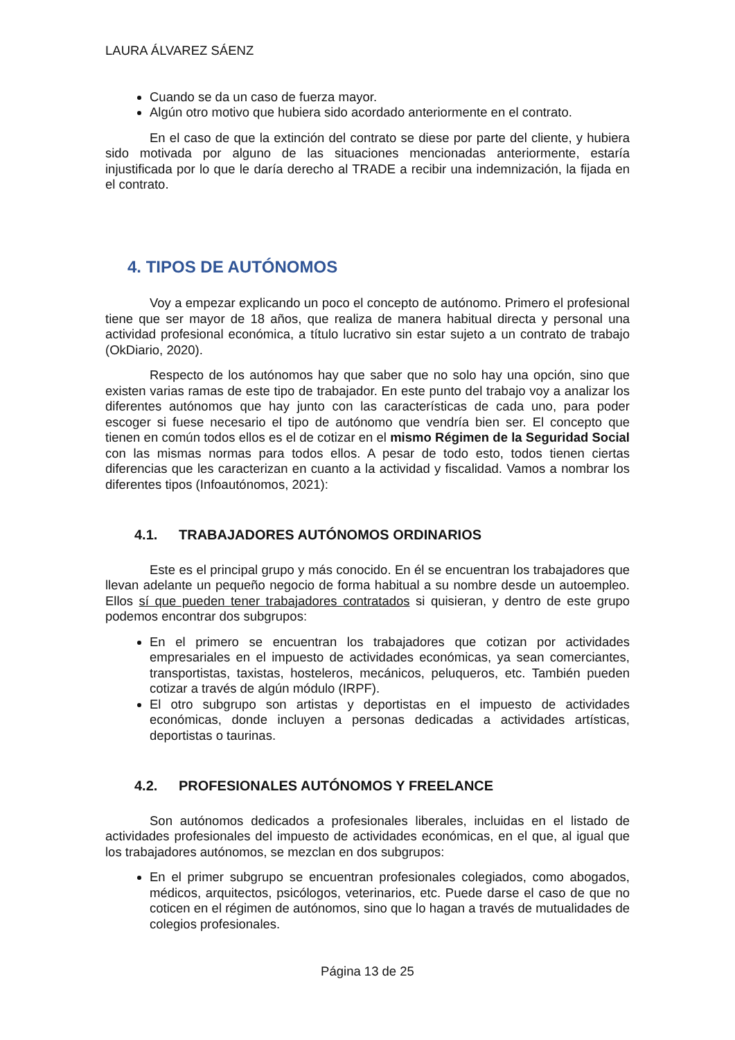LAURA ÁLVAREZ SÁENZ
Cuando se da un caso de fuerza mayor.
Algún otro motivo que hubiera sido acordado anteriormente en el contrato.
En el caso de que la extinción del contrato se diese por parte del cliente, y hubiera sido motivada por alguno de las situaciones mencionadas anteriormente, estaría injustificada por lo que le daría derecho al TRADE a recibir una indemnización, la fijada en el contrato.
4. TIPOS DE AUTÓNOMOS
Voy a empezar explicando un poco el concepto de autónomo. Primero el profesional tiene que ser mayor de 18 años, que realiza de manera habitual directa y personal una actividad profesional económica, a título lucrativo sin estar sujeto a un contrato de trabajo (OkDiario, 2020).
Respecto de los autónomos hay que saber que no solo hay una opción, sino que existen varias ramas de este tipo de trabajador. En este punto del trabajo voy a analizar los diferentes autónomos que hay junto con las características de cada uno, para poder escoger si fuese necesario el tipo de autónomo que vendría bien ser. El concepto que tienen en común todos ellos es el de cotizar en el mismo Régimen de la Seguridad Social con las mismas normas para todos ellos. A pesar de todo esto, todos tienen ciertas diferencias que les caracterizan en cuanto a la actividad y fiscalidad. Vamos a nombrar los diferentes tipos (Infoautónomos, 2021):
4.1. TRABAJADORES AUTÓNOMOS ORDINARIOS
Este es el principal grupo y más conocido. En él se encuentran los trabajadores que llevan adelante un pequeño negocio de forma habitual a su nombre desde un autoempleo. Ellos sí que pueden tener trabajadores contratados si quisieran, y dentro de este grupo podemos encontrar dos subgrupos:
En el primero se encuentran los trabajadores que cotizan por actividades empresariales en el impuesto de actividades económicas, ya sean comerciantes, transportistas, taxistas, hosteleros, mecánicos, peluqueros, etc. También pueden cotizar a través de algún módulo (IRPF).
El otro subgrupo son artistas y deportistas en el impuesto de actividades económicas, donde incluyen a personas dedicadas a actividades artísticas, deportistas o taurinas.
4.2. PROFESIONALES AUTÓNOMOS Y FREELANCE
Son autónomos dedicados a profesionales liberales, incluidas en el listado de actividades profesionales del impuesto de actividades económicas, en el que, al igual que los trabajadores autónomos, se mezclan en dos subgrupos:
En el primer subgrupo se encuentran profesionales colegiados, como abogados, médicos, arquitectos, psicólogos, veterinarios, etc. Puede darse el caso de que no coticen en el régimen de autónomos, sino que lo hagan a través de mutualidades de colegios profesionales.
Página 13 de 25